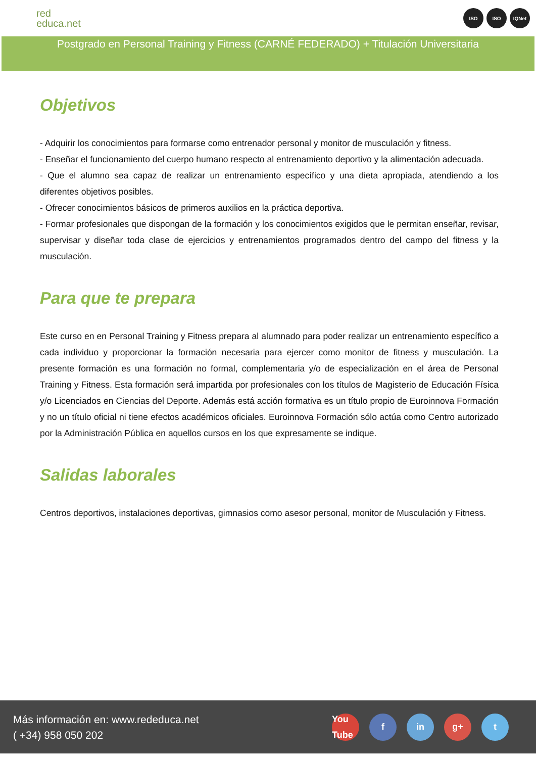red
educa.net
ISO ISO IQNet
Postgrado en Personal Training y Fitness (CARNÉ FEDERADO) + Titulación Universitaria
Objetivos
- Adquirir los conocimientos para formarse como entrenador personal y monitor de musculación y fitness.
- Enseñar el funcionamiento del cuerpo humano respecto al entrenamiento deportivo y la alimentación adecuada.
- Que el alumno sea capaz de realizar un entrenamiento específico y una dieta apropiada, atendiendo a los diferentes objetivos posibles.
- Ofrecer conocimientos básicos de primeros auxilios en la práctica deportiva.
- Formar profesionales que dispongan de la formación y los conocimientos exigidos que le permitan enseñar, revisar, supervisar y diseñar toda clase de ejercicios y entrenamientos programados dentro del campo del fitness y la musculación.
Para que te prepara
Este curso en en Personal Training y Fitness prepara al alumnado para poder realizar un entrenamiento específico a cada individuo y proporcionar la formación necesaria para ejercer como monitor de fitness y musculación. La presente formación es una formación no formal, complementaria y/o de especialización en el área de Personal Training y Fitness. Esta formación será impartida por profesionales con los títulos de Magisterio de Educación Física y/o Licenciados en Ciencias del Deporte. Además está acción formativa es un título propio de Euroinnova Formación y no un título oficial ni tiene efectos académicos oficiales. Euroinnova Formación sólo actúa como Centro autorizado por la Administración Pública en aquellos cursos en los que expresamente se indique.
Salidas laborales
Centros deportivos, instalaciones deportivas, gimnasios como asesor personal, monitor de Musculación y Fitness.
Más información en: www.rededuca.net
( +34) 958 050 202
You Tube f in g+ t